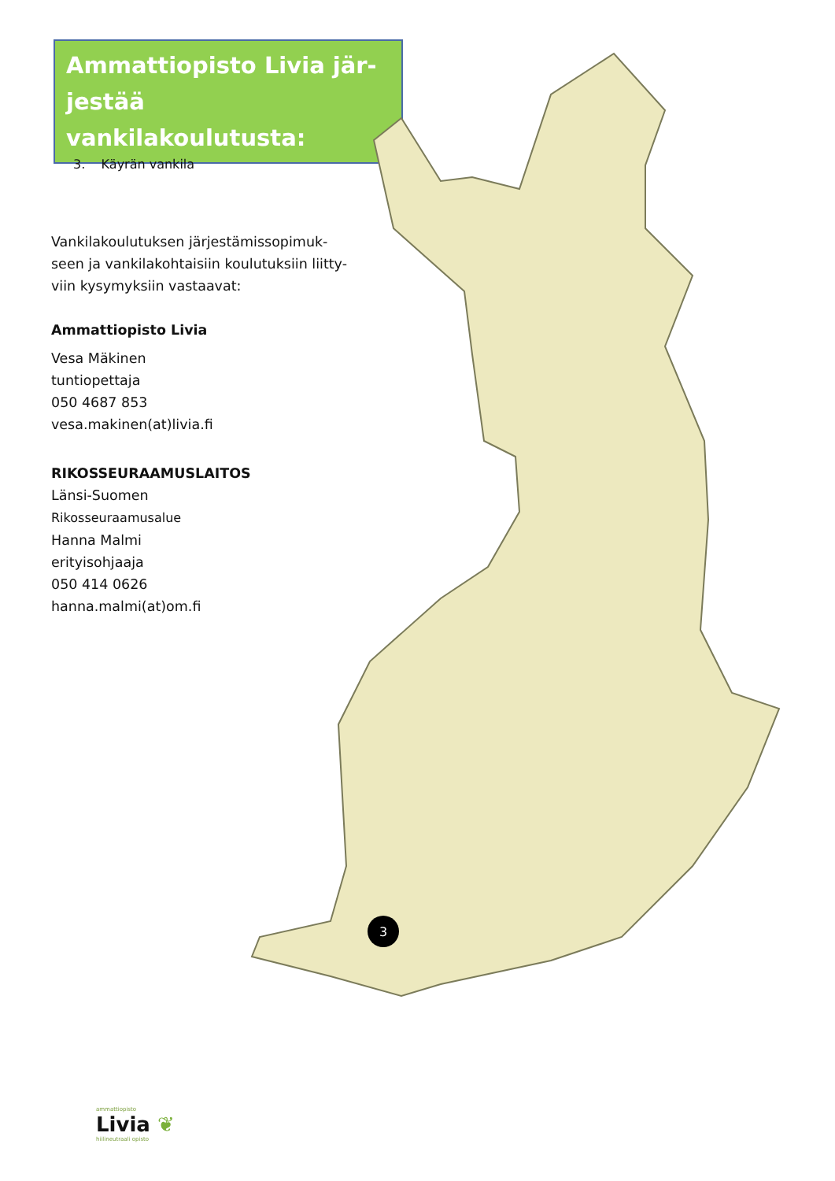Ammattiopisto Livia jär-
jestää vankilakoulutusta:
3. Käyrän vankila
Vankilakoulutuksen järjestämissopimuk-
seen ja vankilakohtaisiin koulutuksiin liitty-
viin kysymyksiin vastaavat:
Ammattiopisto Livia
Vesa Mäkinen
tuntiopettaja
050 4687 853
vesa.makinen(at)livia.fi
RIKOSSEURAAMUSLAITOS
Länsi-Suomen
Rikosseuraamusalue
Hanna Malmi
erityisohjaaja
050 414 0626
hanna.malmi(at)om.fi
3
ammattiopisto
Livia ❦
hiilineutraali opisto